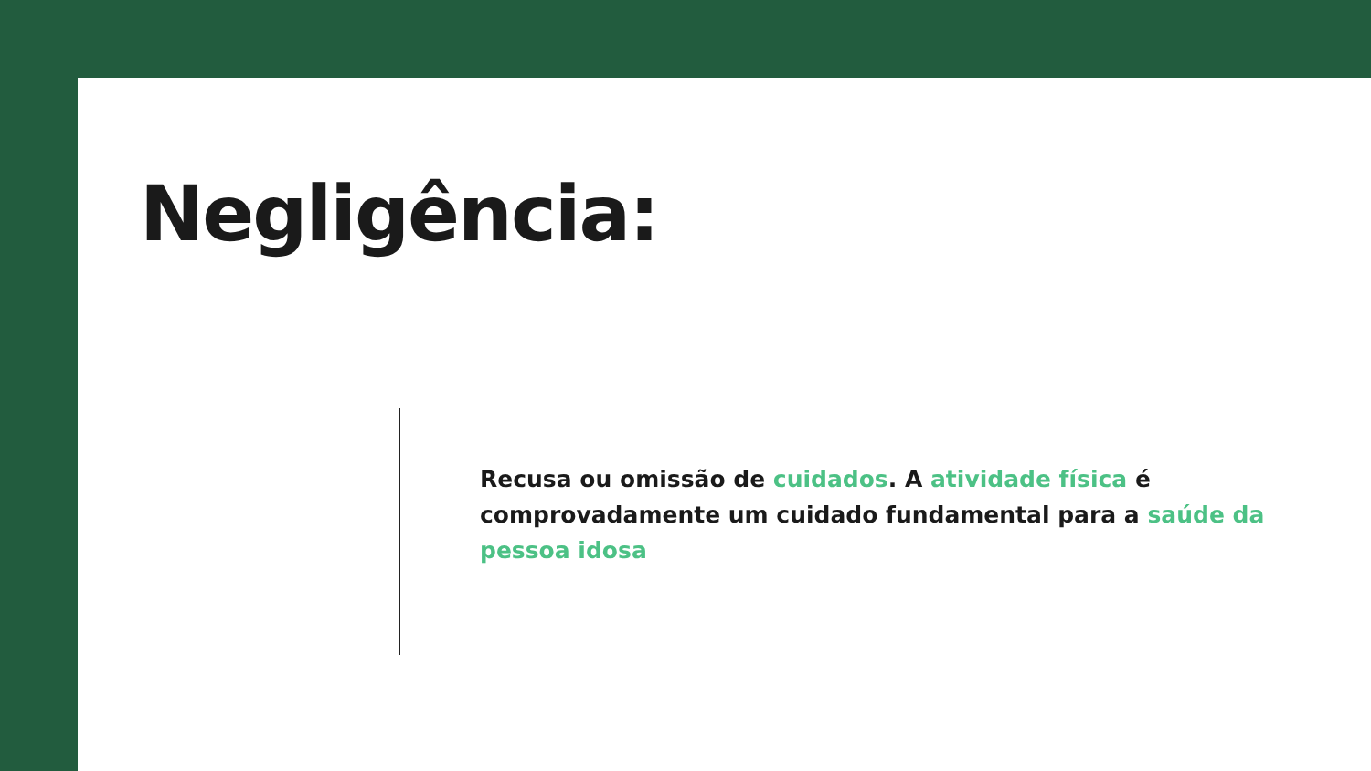Negligência:
Recusa ou omissão de cuidados. A atividade física é comprovadamente um cuidado fundamental para a saúde da pessoa idosa